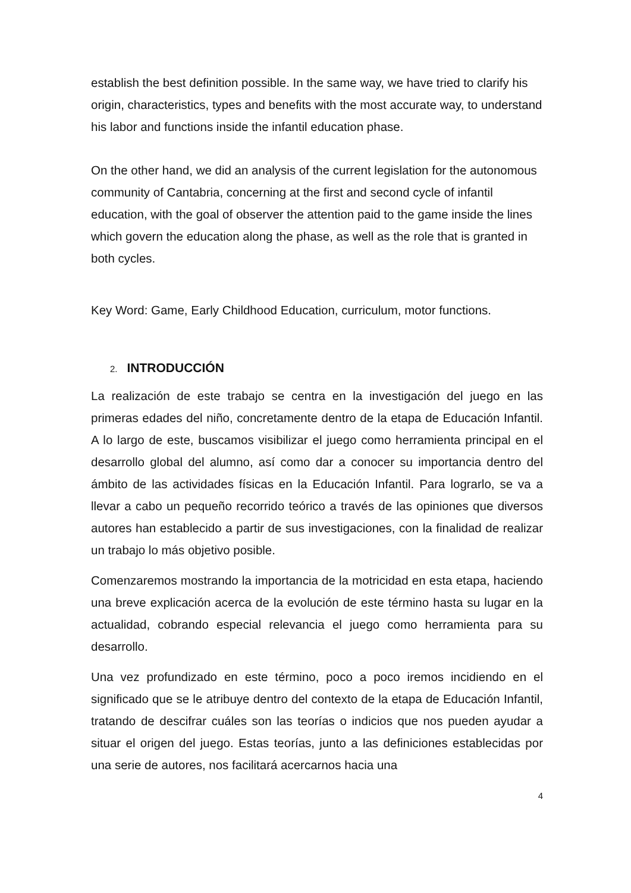establish the best definition possible. In the same way, we have tried to clarify his origin, characteristics, types and benefits with the most accurate way, to understand his labor and functions inside the infantil education phase.
On the other hand, we did an analysis of the current legislation for the autonomous community of Cantabria, concerning at the first and second cycle of infantil education, with the goal of observer the attention paid to the game inside the lines which govern the education along the phase, as well as the role that is granted in both cycles.
Key Word: Game, Early Childhood Education, curriculum, motor functions.
2. INTRODUCCIÓN
La realización de este trabajo se centra en la investigación del juego en las primeras edades del niño, concretamente dentro de la etapa de Educación Infantil. A lo largo de este, buscamos visibilizar el juego como herramienta principal en el desarrollo global del alumno, así como dar a conocer su importancia dentro del ámbito de las actividades físicas en la Educación Infantil. Para lograrlo, se va a llevar a cabo un pequeño recorrido teórico a través de las opiniones que diversos autores han establecido a partir de sus investigaciones, con la finalidad de realizar un trabajo lo más objetivo posible.
Comenzaremos mostrando la importancia de la motricidad en esta etapa, haciendo una breve explicación acerca de la evolución de este término hasta su lugar en la actualidad, cobrando especial relevancia el juego como herramienta para su desarrollo.
Una vez profundizado en este término, poco a poco iremos incidiendo en el significado que se le atribuye dentro del contexto de la etapa de Educación Infantil, tratando de descifrar cuáles son las teorías o indicios que nos pueden ayudar a situar el origen del juego. Estas teorías, junto a las definiciones establecidas por una serie de autores, nos facilitará acercarnos hacia una
4